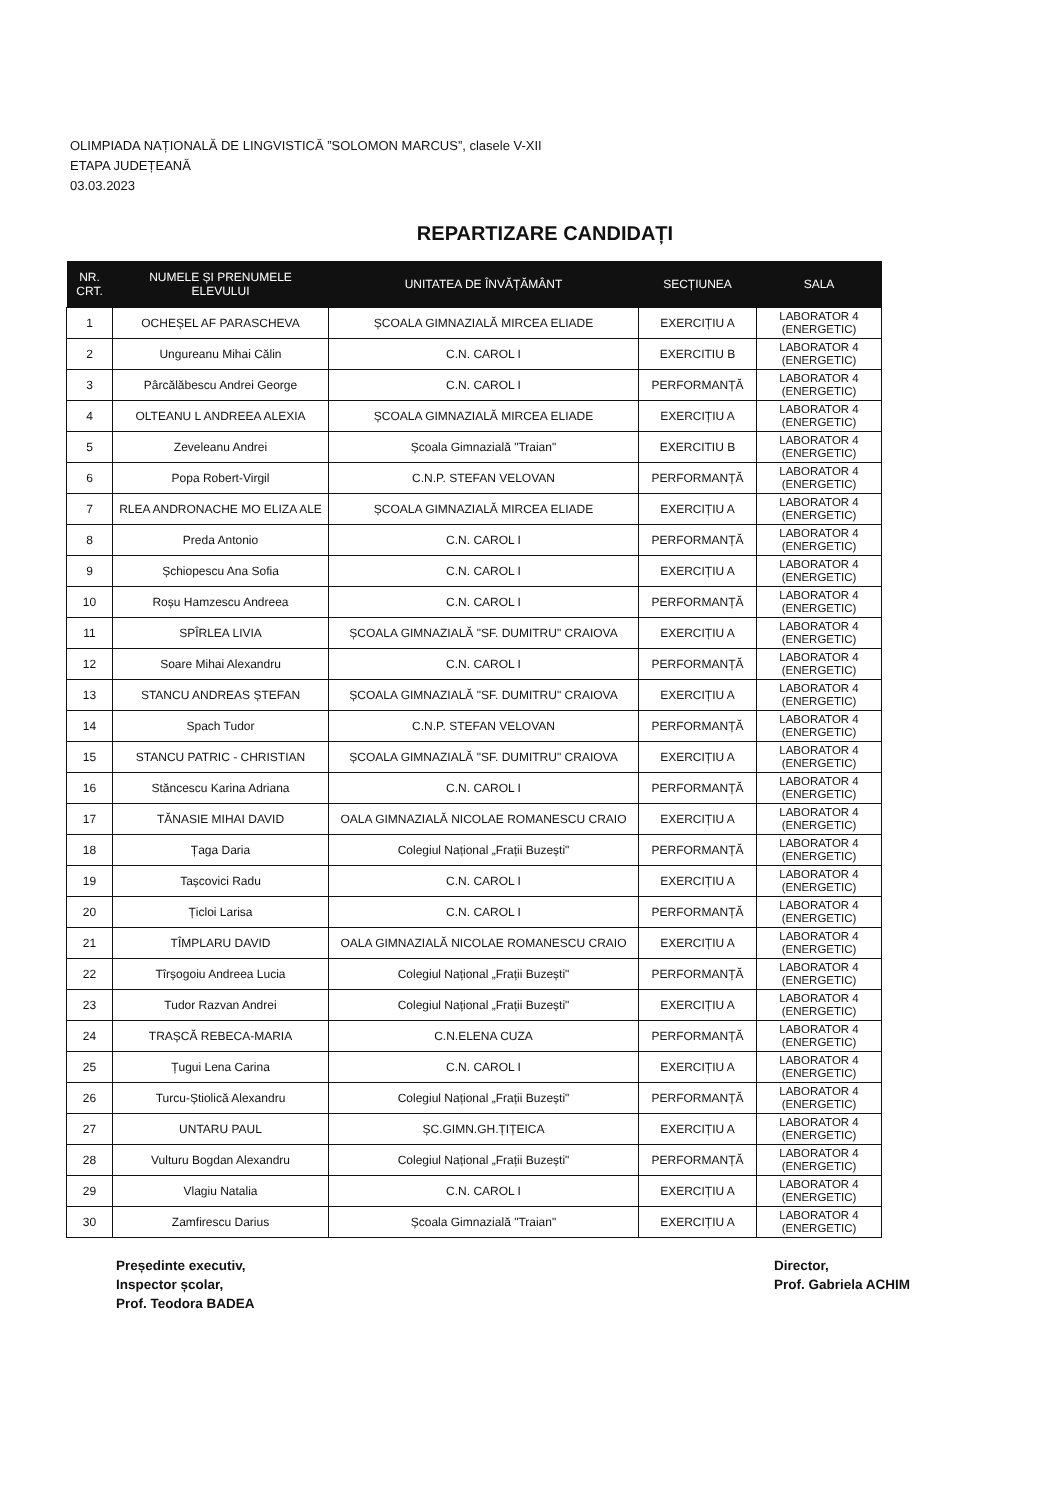OLIMPIADA NAȚIONALĂ DE LINGVISTICĂ ”SOLOMON MARCUS”, clasele V-XII
ETAPA JUDEȚEANĂ
03.03.2023
REPARTIZARE CANDIDAȚI
| NR. CRT. | NUMELE ȘI PRENUMELE ELEVULUI | UNITATEA DE ÎNVĂȚĂMÂNT | SECȚIUNEA | SALA |
| --- | --- | --- | --- | --- |
| 1 | OCHEȘEL AF PARASCHEVA | ȘCOALA GIMNAZIALĂ MIRCEA ELIADE | EXERCIȚIU A | LABORATOR 4 (ENERGETIC) |
| 2 | Ungureanu Mihai Călin | C.N. CAROL I | EXERCITIU B | LABORATOR 4 (ENERGETIC) |
| 3 | Pârcălăbescu Andrei George | C.N. CAROL I | PERFORMANȚĂ | LABORATOR 4 (ENERGETIC) |
| 4 | OLTEANU L ANDREEA ALEXIA | ȘCOALA GIMNAZIALĂ MIRCEA ELIADE | EXERCIȚIU A | LABORATOR 4 (ENERGETIC) |
| 5 | Zeveleanu Andrei | Școala Gimnazială "Traian" | EXERCITIU B | LABORATOR 4 (ENERGETIC) |
| 6 | Popa Robert-Virgil | C.N.P. STEFAN VELOVAN | PERFORMANȚĂ | LABORATOR 4 (ENERGETIC) |
| 7 | RLEA ANDRONACHE MO ELIZA ALE | ȘCOALA GIMNAZIALĂ MIRCEA ELIADE | EXERCIȚIU A | LABORATOR 4 (ENERGETIC) |
| 8 | Preda Antonio | C.N. CAROL I | PERFORMANȚĂ | LABORATOR 4 (ENERGETIC) |
| 9 | Șchiopescu Ana Sofia | C.N. CAROL I | EXERCIȚIU A | LABORATOR 4 (ENERGETIC) |
| 10 | Roșu Hamzescu Andreea | C.N. CAROL I | PERFORMANȚĂ | LABORATOR 4 (ENERGETIC) |
| 11 | SPÎRLEA LIVIA | ȘCOALA GIMNAZIALĂ "SF. DUMITRU" CRAIOVA | EXERCIȚIU A | LABORATOR 4 (ENERGETIC) |
| 12 | Soare Mihai Alexandru | C.N. CAROL I | PERFORMANȚĂ | LABORATOR 4 (ENERGETIC) |
| 13 | STANCU ANDREAS ȘTEFAN | ȘCOALA GIMNAZIALĂ "SF. DUMITRU" CRAIOVA | EXERCIȚIU A | LABORATOR 4 (ENERGETIC) |
| 14 | Spach Tudor | C.N.P. STEFAN VELOVAN | PERFORMANȚĂ | LABORATOR 4 (ENERGETIC) |
| 15 | STANCU PATRIC - CHRISTIAN | ȘCOALA GIMNAZIALĂ "SF. DUMITRU" CRAIOVA | EXERCIȚIU A | LABORATOR 4 (ENERGETIC) |
| 16 | Stăncescu Karina Adriana | C.N. CAROL I | PERFORMANȚĂ | LABORATOR 4 (ENERGETIC) |
| 17 | TĂNASIE MIHAI DAVID | OALA GIMNAZIALĂ NICOLAE ROMANESCU CRAIO | EXERCIȚIU A | LABORATOR 4 (ENERGETIC) |
| 18 | Țaga Daria | Colegiul Național „Frații Buzești" | PERFORMANȚĂ | LABORATOR 4 (ENERGETIC) |
| 19 | Tașcovici Radu | C.N. CAROL I | EXERCIȚIU A | LABORATOR 4 (ENERGETIC) |
| 20 | Țicloi Larisa | C.N. CAROL I | PERFORMANȚĂ | LABORATOR 4 (ENERGETIC) |
| 21 | TÎMPLARU DAVID | OALA GIMNAZIALĂ NICOLAE ROMANESCU CRAIO | EXERCIȚIU A | LABORATOR 4 (ENERGETIC) |
| 22 | Tîrșogoiu Andreea Lucia | Colegiul Național „Frații Buzești" | PERFORMANȚĂ | LABORATOR 4 (ENERGETIC) |
| 23 | Tudor Razvan Andrei | Colegiul Național „Frații Buzești" | EXERCIȚIU A | LABORATOR 4 (ENERGETIC) |
| 24 | TRAȘCĂ REBECA-MARIA | C.N.ELENA CUZA | PERFORMANȚĂ | LABORATOR 4 (ENERGETIC) |
| 25 | Țugui Lena Carina | C.N. CAROL I | EXERCIȚIU A | LABORATOR 4 (ENERGETIC) |
| 26 | Turcu-Știolică Alexandru | Colegiul Național „Frații Buzești" | PERFORMANȚĂ | LABORATOR 4 (ENERGETIC) |
| 27 | UNTARU PAUL | ȘC.GIMN.GH.ȚIȚEICA | EXERCIȚIU A | LABORATOR 4 (ENERGETIC) |
| 28 | Vulturu Bogdan Alexandru | Colegiul Național „Frații Buzești" | PERFORMANȚĂ | LABORATOR 4 (ENERGETIC) |
| 29 | Vlagiu Natalia | C.N. CAROL I | EXERCIȚIU A | LABORATOR 4 (ENERGETIC) |
| 30 | Zamfirescu Darius | Școala Gimnazială "Traian" | EXERCIȚIU A | LABORATOR 4 (ENERGETIC) |
Președinte executiv,
Inspector școlar,
Prof. Teodora BADEA
Director,
Prof. Gabriela ACHIM